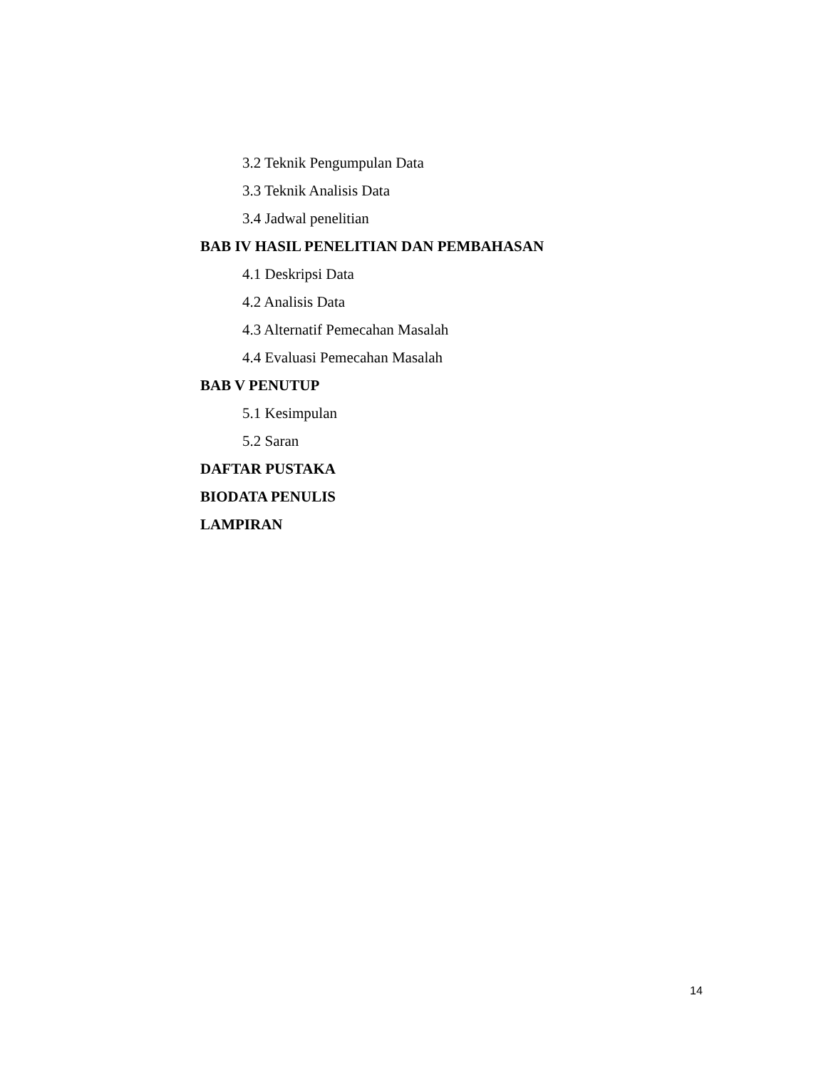3.2 Teknik Pengumpulan Data
3.3 Teknik Analisis Data
3.4 Jadwal penelitian
BAB IV HASIL PENELITIAN DAN PEMBAHASAN
4.1 Deskripsi Data
4.2 Analisis Data
4.3 Alternatif Pemecahan Masalah
4.4 Evaluasi Pemecahan Masalah
BAB V PENUTUP
5.1 Kesimpulan
5.2 Saran
DAFTAR PUSTAKA
BIODATA PENULIS
LAMPIRAN
14